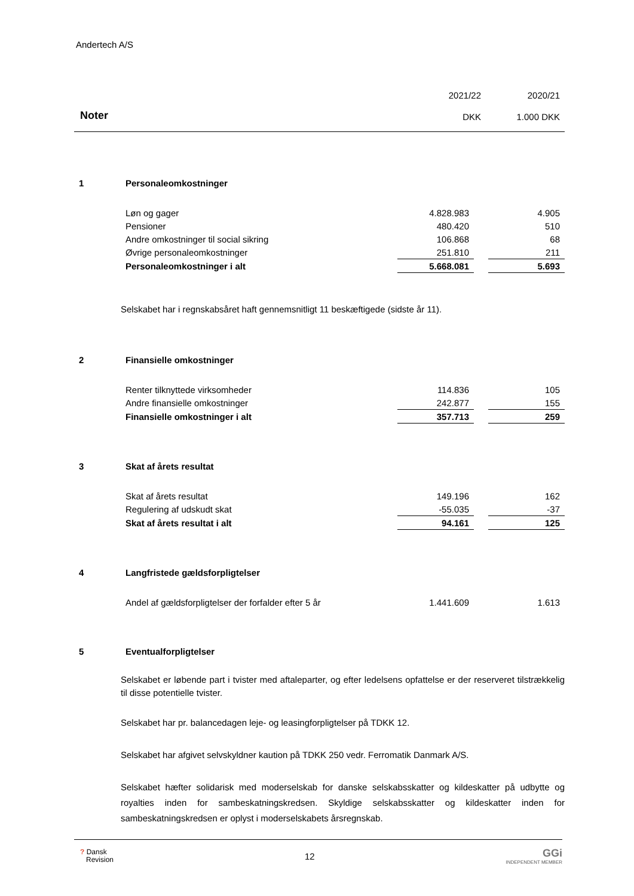Andertech A/S
| | 2021/22 | 2020/21 |
| Noter | DKK | 1.000 DKK |
| 1 | Personaleomkostninger | | | |
| | Løn og gager | 4.828.983 | | 4.905 |
| | Pensioner | 480.420 | | 510 |
| | Andre omkostninger til social sikring | 106.868 | | 68 |
| | Øvrige personaleomkostninger | 251.810 | | 211 |
| | Personaleomkostninger i alt | 5.668.081 | | 5.693 |
Selskabet har i regnskabsåret haft gennemsnitligt 11 beskæftigede (sidste år 11).
| 2 | Finansielle omkostninger | | | |
| | Renter tilknyttede virksomheder | 114.836 | | 105 |
| | Andre finansielle omkostninger | 242.877 | | 155 |
| | Finansielle omkostninger i alt | 357.713 | | 259 |
| 3 | Skat af årets resultat | | | |
| | Skat af årets resultat | 149.196 | | 162 |
| | Regulering af udskudt skat | -55.035 | | -37 |
| | Skat af årets resultat i alt | 94.161 | | 125 |
| 4 | Langfristede gældsforpligtelser | | | |
| | Andel af gældsforpligtelser der forfalder efter 5 år | 1.441.609 | | 1.613 |
| 5 | Eventualforpligtelser |
Selskabet er løbende part i tvister med aftaleparter, og efter ledelsens opfattelse er der reserveret tilstrækkelig til disse potentielle tvister.
Selskabet har pr. balancedagen leje- og leasingforpligtelser på TDKK 12.
Selskabet har afgivet selvskyldner kaution på TDKK 250 vedr. Ferromatik Danmark A/S.
Selskabet hæfter solidarisk med moderselskab for danske selskabsskatter og kildeskatter på udbytte og royalties inden for sambeskatningskredsen. Skyldige selskabsskatter og kildeskatter inden for sambeskatningskredsen er oplyst i moderselskabets årsregnskab.
? Dansk
Revision
12
GGi
INDEPENDENT MEMBER